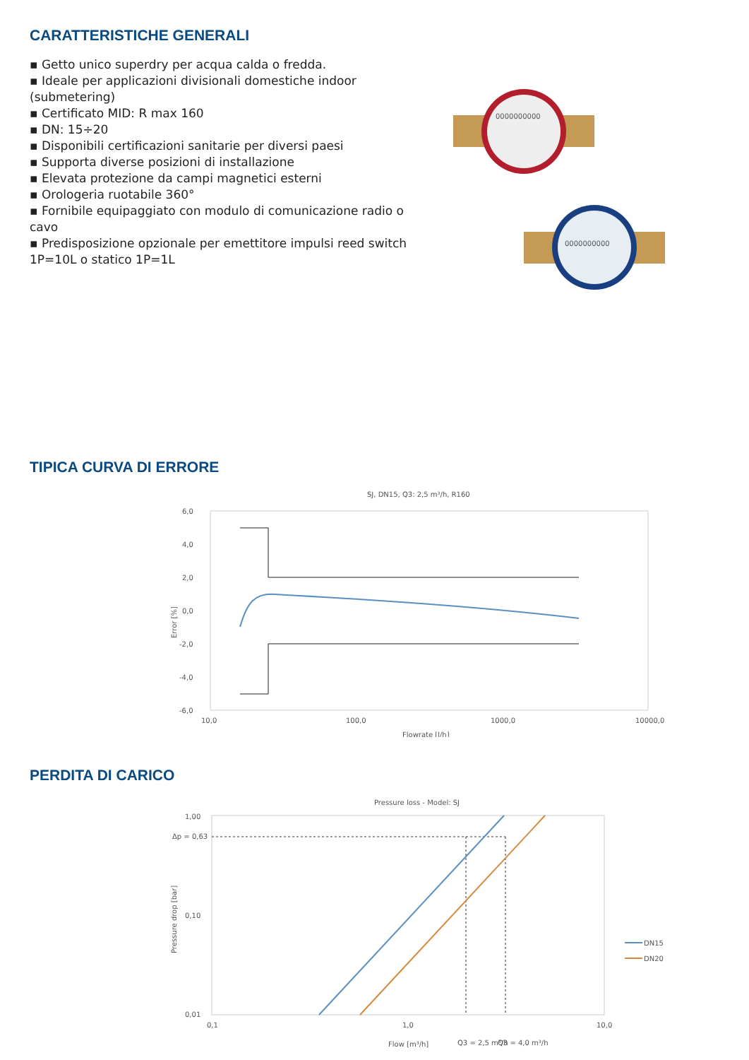CARATTERISTICHE GENERALI
▪ Getto unico superdry per acqua calda o fredda.
▪ Ideale per applicazioni divisionali domestiche indoor (submetering)
▪ Certificato MID: R max 160
▪ DN: 15÷20
▪ Disponibili certificazioni sanitarie per diversi paesi
▪ Supporta diverse posizioni di installazione
▪ Elevata protezione da campi magnetici esterni
▪ Orologeria ruotabile 360°
▪ Fornibile equipaggiato con modulo di comunicazione radio o cavo
▪ Predisposizione opzionale per emettitore impulsi reed switch 1P=10L o statico 1P=1L
0000000000
0000000000
TIPICA CURVA DI ERRORE
SJ, DN15, Q3: 2,5 m³/h, R160
6,0
4,0
2,0
0,0
-2,0
-4,0
-6,0
Error [%]
10,0
100,0
1000,0
10000,0
Flowrate [l/h]
PERDITA DI CARICO
Pressure loss - Model: SJ
1,00
Δp = 0,63
0,10
0,01
Pressure drop [bar]
DN15
DN20
0,1
1,0
10,0
Flow [m³/h]
Q3 = 2,5 m³/h
Q3 = 4,0 m³/h